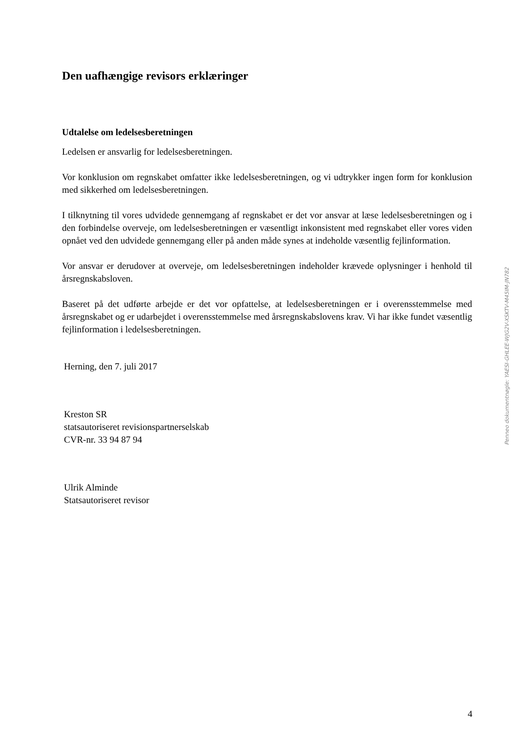Den uafhængige revisors erklæringer
Udtalelse om ledelsesberetningen
Ledelsen er ansvarlig for ledelsesberetningen.
Vor konklusion om regnskabet omfatter ikke ledelsesberetningen, og vi udtrykker ingen form for konklusion med sikkerhed om ledelsesberetningen.
I tilknytning til vores udvidede gennemgang af regnskabet er det vor ansvar at læse ledelsesberetningen og i den forbindelse overveje, om ledelsesberetningen er væsentligt inkonsistent med regnskabet eller vores viden opnået ved den udvidede gennemgang eller på anden måde synes at indeholde væsentlig fejlinformation.
Vor ansvar er derudover at overveje, om ledelsesberetningen indeholder krævede oplysninger i henhold til årsregnskabsloven.
Baseret på det udførte arbejde er det vor opfattelse, at ledelsesberetningen er i overensstemmelse med årsregnskabet og er udarbejdet i overensstemmelse med årsregnskabslovens krav. Vi har ikke fundet væsentlig fejlinformation i ledelsesberetningen.
Herning, den 7. juli 2017
Kreston SR
statsautoriseret revisionspartnerselskab
CVR-nr. 33 94 87 94
Ulrik Alminde
Statsautoriseret revisor
Penneo dokumentnøgle: YAESI-GHLEE-WJG2V-XSKTV-M45IM-JN782
4